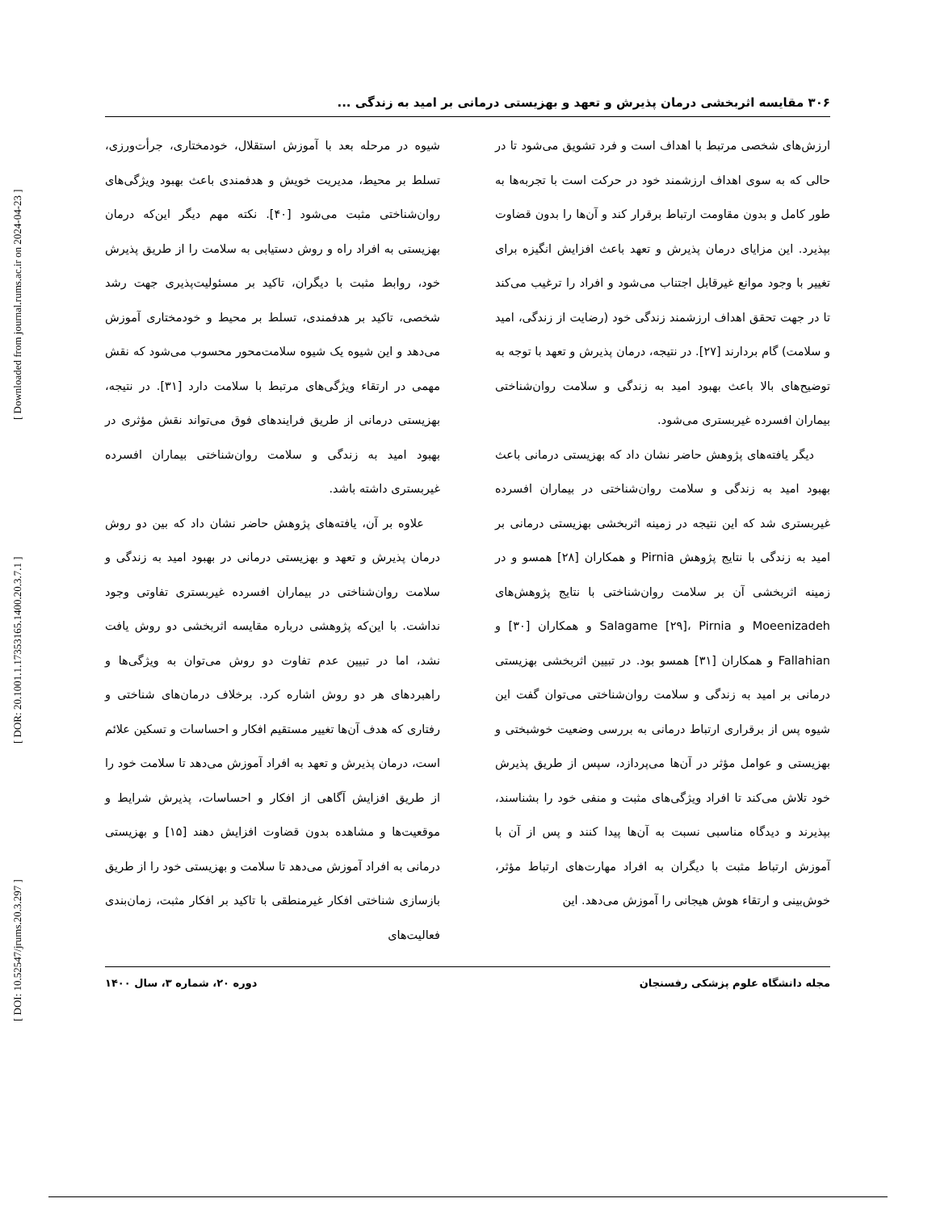[ DOI: 10.52547/jrums.20.3.297 ] [ DOR: 20.1001.1.17353165.1400.20.3.7.1 ] [ Downloaded from journal.rums.ac.ir on 2024-04-23 ]
۳۰۶ مقایسه اثربخشی درمان پذیرش و تعهد و بهزیستی درمانی بر امید به زندگی ...
ارزش‌های شخصی مرتبط با اهداف است و فرد تشویق می‌شود تا در حالی که به سوی اهداف ارزشمند خود در حرکت است با تجربه‌ها به طور کامل و بدون مقاومت ارتباط برقرار کند و آن‌ها را بدون قضاوت بپذیرد. این مزایای درمان پذیرش و تعهد باعث افزایش انگیزه برای تغییر با وجود موانع غیرقابل اجتناب می‌شود و افراد را ترغیب می‌کند تا در جهت تحقق اهداف ارزشمند زندگی خود (رضایت از زندگی، امید و سلامت) گام بردارند [۲۷]. در نتیجه، درمان پذیرش و تعهد با توجه به توضیح‌های بالا باعث بهبود امید به زندگی و سلامت روان‌شناختی بیماران افسرده غیربستری می‌شود.
دیگر یافته‌های پژوهش حاضر نشان داد که بهزیستی درمانی باعث بهبود امید به زندگی و سلامت روان‌شناختی در بیماران افسرده غیربستری شد که این نتیجه در زمینه اثربخشی بهزیستی درمانی بر امید به زندگی با نتایج پژوهش Pirnia و همکاران [۲۸] همسو و در زمینه اثربخشی آن بر سلامت روان‌شناختی با نتایج پژوهش‌های Moeenizadeh و Salagame [۲۹]، Pirnia و همکاران [۳۰] و Fallahian و همکاران [۳۱] همسو بود. در تبیین اثربخشی بهزیستی درمانی بر امید به زندگی و سلامت روان‌شناختی می‌توان گفت این شیوه پس از برقراری ارتباط درمانی به بررسی وضعیت خوشبختی و بهزیستی و عوامل مؤثر در آن‌ها می‌پردازد، سپس از طریق پذیرش خود تلاش می‌کند تا افراد ویژگی‌های مثبت و منفی خود را بشناسند، بپذیرند و دیدگاه مناسبی نسبت به آن‌ها پیدا کنند و پس از آن با آموزش ارتباط مثبت با دیگران به افراد مهارت‌های ارتباط مؤثر، خوش‌بینی و ارتقاء هوش هیجانی را آموزش می‌دهد. این
شیوه در مرحله بعد با آموزش استقلال، خودمختاری، جرأت‌ورزی، تسلط بر محیط، مدیریت خویش و هدفمندی باعث بهبود ویژگی‌های روان‌شناختی مثبت می‌شود [۴۰]. نکته مهم دیگر این‌که درمان بهزیستی به افراد راه و روش دستیابی به سلامت را از طریق پذیرش خود، روابط مثبت با دیگران، تاکید بر مسئولیت‌پذیری جهت رشد شخصی، تاکید بر هدفمندی، تسلط بر محیط و خودمختاری آموزش می‌دهد و این شیوه یک شیوه سلامت‌محور محسوب می‌شود که نقش مهمی در ارتقاء ویژگی‌های مرتبط با سلامت دارد [۳۱]. در نتیجه، بهزیستی درمانی از طریق فرایندهای فوق می‌تواند نقش مؤثری در بهبود امید به زندگی و سلامت روان‌شناختی بیماران افسرده غیربستری داشته باشد.
علاوه بر آن، یافته‌های پژوهش حاضر نشان داد که بین دو روش درمان پذیرش و تعهد و بهزیستی درمانی در بهبود امید به زندگی و سلامت روان‌شناختی در بیماران افسرده غیربستری تفاوتی وجود نداشت. با این‌که پژوهشی درباره مقایسه اثربخشی دو روش یافت نشد، اما در تبیین عدم تفاوت دو روش می‌توان به ویژگی‌ها و راهبردهای هر دو روش اشاره کرد. برخلاف درمان‌های شناختی و رفتاری که هدف آن‌ها تغییر مستقیم افکار و احساسات و تسکین علائم است، درمان پذیرش و تعهد به افراد آموزش می‌دهد تا سلامت خود را از طریق افزایش آگاهی از افکار و احساسات، پذیرش شرایط و موقعیت‌ها و مشاهده بدون قضاوت افزایش دهند [۱۵] و بهزیستی درمانی به افراد آموزش می‌دهد تا سلامت و بهزیستی خود را از طریق بازسازی شناختی افکار غیرمنطقی با تاکید بر افکار مثبت، زمان‌بندی فعالیت‌های
مجله دانشگاه علوم پزشکی رفسنجان دوره ۲۰، شماره ۳، سال ۱۴۰۰